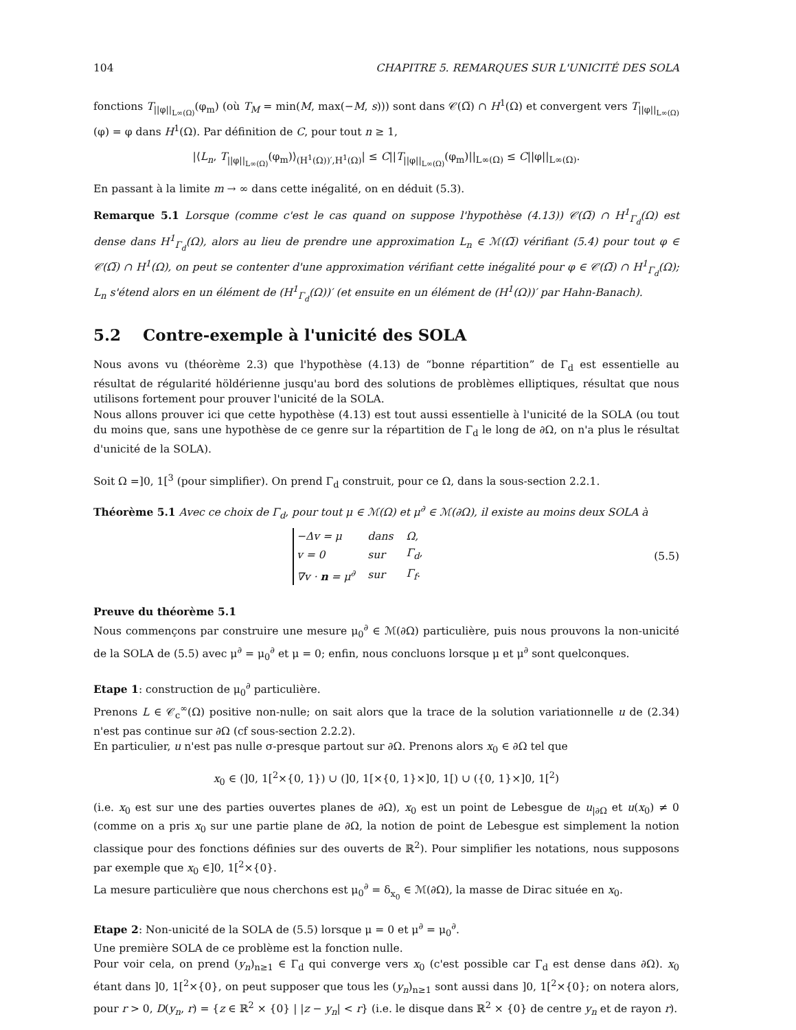104 CHAPITRE 5. REMARQUES SUR L'UNICITÉ DES SOLA
fonctions T<sub>||φ||<sub>L∞(Ω)</sub></sub>(φ<sub>m</sub>) (où T<sub>M</sub> = min(M, max(−M, s))) sont dans 𝒞(Ω̅) ∩ H<sup>1</sup>(Ω) et convergent vers T<sub>||φ||<sub>L∞(Ω)</sub></sub>(φ) = φ dans H<sup>1</sup>(Ω). Par définition de C, pour tout n ≥ 1,
|⟨L<sub>n</sub>, T<sub>||φ||<sub>L∞(Ω)</sub></sub>(φ<sub>m</sub>)⟩<sub>(H<sup>1</sup>(Ω))′,H<sup>1</sup>(Ω)</sub>| ≤ C||T<sub>||φ||<sub>L∞(Ω)</sub></sub>(φ<sub>m</sub>)||<sub>L∞(Ω)</sub> ≤ C||φ||<sub>L∞(Ω)</sub>.
En passant à la limite m → ∞ dans cette inégalité, on en déduit (5.3).
Remarque 5.1 Lorsque (comme c'est le cas quand on suppose l'hypothèse (4.13)) 𝒞(Ω̅) ∩ H<sup>1</sup><sub>Γ<sub>d</sub></sub>(Ω) est dense dans H<sup>1</sup><sub>Γ<sub>d</sub></sub>(Ω), alors au lieu de prendre une approximation L<sub>n</sub> ∈ ℳ(Ω̅) vérifiant (5.4) pour tout φ ∈ 𝒞(Ω̅) ∩ H<sup>1</sup>(Ω), on peut se contenter d'une approximation vérifiant cette inégalité pour φ ∈ 𝒞(Ω̅) ∩ H<sup>1</sup><sub>Γ<sub>d</sub></sub>(Ω); L<sub>n</sub> s'étend alors en un élément de (H<sup>1</sup><sub>Γ<sub>d</sub></sub>(Ω))′ (et ensuite en un élément de (H<sup>1</sup>(Ω))′ par Hahn-Banach).
5.2 Contre-exemple à l'unicité des SOLA
Nous avons vu (théorème 2.3) que l'hypothèse (4.13) de “bonne répartition” de Γ<sub>d</sub> est essentielle au résultat de régularité höldérienne jusqu'au bord des solutions de problèmes elliptiques, résultat que nous utilisons fortement pour prouver l'unicité de la SOLA.
Nous allons prouver ici que cette hypothèse (4.13) est tout aussi essentielle à l'unicité de la SOLA (ou tout du moins que, sans une hypothèse de ce genre sur la répartition de Γ<sub>d</sub> le long de ∂Ω, on n'a plus le résultat d'unicité de la SOLA).
Soit Ω =]0, 1[<sup>3</sup> (pour simplifier). On prend Γ<sub>d</sub> construit, pour ce Ω, dans la sous-section 2.2.1.
Théorème 5.1 Avec ce choix de Γ<sub>d</sub>, pour tout μ ∈ ℳ(Ω) et μ<sup>∂</sup> ∈ ℳ(∂Ω), il existe au moins deux SOLA à
| −Δ v = μ | dans | Ω, |
| v = 0 | sur | Γ<sub>d</sub>, |
| ∇v · n = μ<sup>∂</sup> | sur | Γ<sub>f</sub>. |
(5.5)
Preuve du théorème 5.1
Nous commençons par construire une mesure μ<sub>0</sub><sup>∂</sup> ∈ ℳ(∂Ω) particulière, puis nous prouvons la non-unicité de la SOLA de (5.5) avec μ<sup>∂</sup> = μ<sub>0</sub><sup>∂</sup> et μ = 0; enfin, nous concluons lorsque μ et μ<sup>∂</sup> sont quelconques.
Etape 1: construction de μ<sub>0</sub><sup>∂</sup> particulière.
Prenons L ∈ 𝒞<sub>c</sub><sup>∞</sup>(Ω) positive non-nulle; on sait alors que la trace de la solution variationnelle u de (2.34) n'est pas continue sur ∂Ω (cf sous-section 2.2.2).
En particulier, u n'est pas nulle σ-presque partout sur ∂Ω. Prenons alors x<sub>0</sub> ∈ ∂Ω tel que
x<sub>0</sub> ∈ (]0, 1[<sup>2</sup>×{0, 1}) ∪ (]0, 1[×{0, 1}×]0, 1[) ∪ ({0, 1}×]0, 1[<sup>2</sup>)
(i.e. x<sub>0</sub> est sur une des parties ouvertes planes de ∂Ω), x<sub>0</sub> est un point de Lebesgue de u<sub>|∂Ω</sub> et u(x<sub>0</sub>) ≠ 0 (comme on a pris x<sub>0</sub> sur une partie plane de ∂Ω, la notion de point de Lebesgue est simplement la notion classique pour des fonctions définies sur des ouverts de ℝ<sup>2</sup>). Pour simplifier les notations, nous supposons par exemple que x<sub>0</sub> ∈]0, 1[<sup>2</sup>×{0}.
La mesure particulière que nous cherchons est μ<sub>0</sub><sup>∂</sup> = δ<sub>x<sub>0</sub></sub> ∈ ℳ(∂Ω), la masse de Dirac située en x<sub>0</sub>.
Etape 2: Non-unicité de la SOLA de (5.5) lorsque μ = 0 et μ<sup>∂</sup> = μ<sub>0</sub><sup>∂</sup>.
Une première SOLA de ce problème est la fonction nulle.
Pour voir cela, on prend (y<sub>n</sub>)<sub>n≥1</sub> ∈ Γ<sub>d</sub> qui converge vers x<sub>0</sub> (c'est possible car Γ<sub>d</sub> est dense dans ∂Ω). x<sub>0</sub> étant dans ]0, 1[<sup>2</sup>×{0}, on peut supposer que tous les (y<sub>n</sub>)<sub>n≥1</sub> sont aussi dans ]0, 1[<sup>2</sup>×{0}; on notera alors, pour r > 0, D(y<sub>n</sub>, r) = {z ∈ ℝ<sup>2</sup> × {0} | |z − y<sub>n</sub>| < r} (i.e. le disque dans ℝ<sup>2</sup> × {0} de centre y<sub>n</sub> et de rayon r).